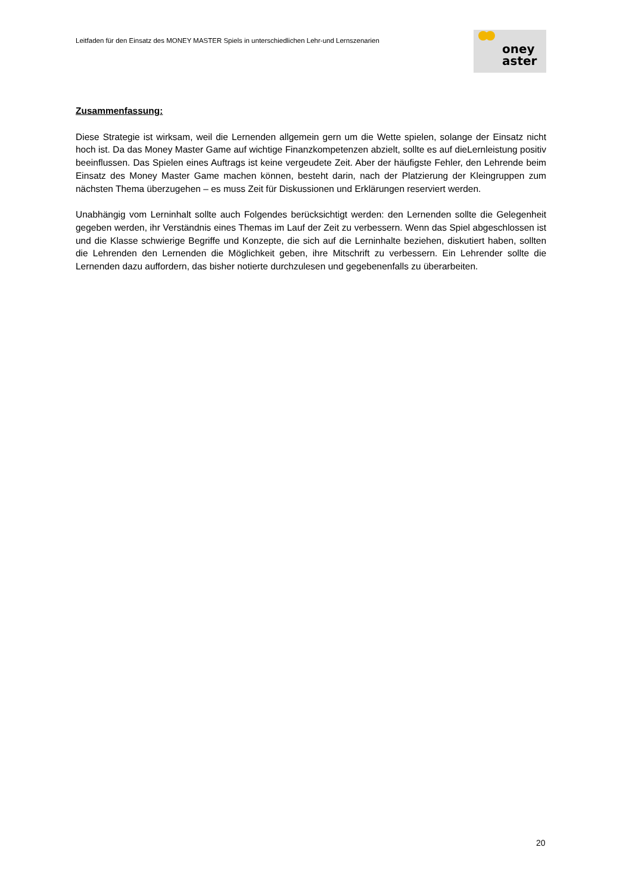Leitfaden für den Einsatz des MONEY MASTER Spiels in unterschiedlichen Lehr-und Lernszenarien
oney
aster
Zusammenfassung:
Diese Strategie ist wirksam, weil die Lernenden allgemein gern um die Wette spielen, solange der Einsatz nicht hoch ist. Da das Money Master Game auf wichtige Finanzkompetenzen abzielt, sollte es auf dieLernleistung positiv beeinflussen. Das Spielen eines Auftrags ist keine vergeudete Zeit. Aber der häufigste Fehler, den Lehrende beim Einsatz des Money Master Game machen können, besteht darin, nach der Platzierung der Kleingruppen zum nächsten Thema überzugehen – es muss Zeit für Diskussionen und Erklärungen reserviert werden.
Unabhängig vom Lerninhalt sollte auch Folgendes berücksichtigt werden: den Lernenden sollte die Gelegenheit gegeben werden, ihr Verständnis eines Themas im Lauf der Zeit zu verbessern. Wenn das Spiel abgeschlossen ist und die Klasse schwierige Begriffe und Konzepte, die sich auf die Lerninhalte beziehen, diskutiert haben, sollten die Lehrenden den Lernenden die Möglichkeit geben, ihre Mitschrift zu verbessern. Ein Lehrender sollte die Lernenden dazu auffordern, das bisher notierte durchzulesen und gegebenenfalls zu überarbeiten.
20